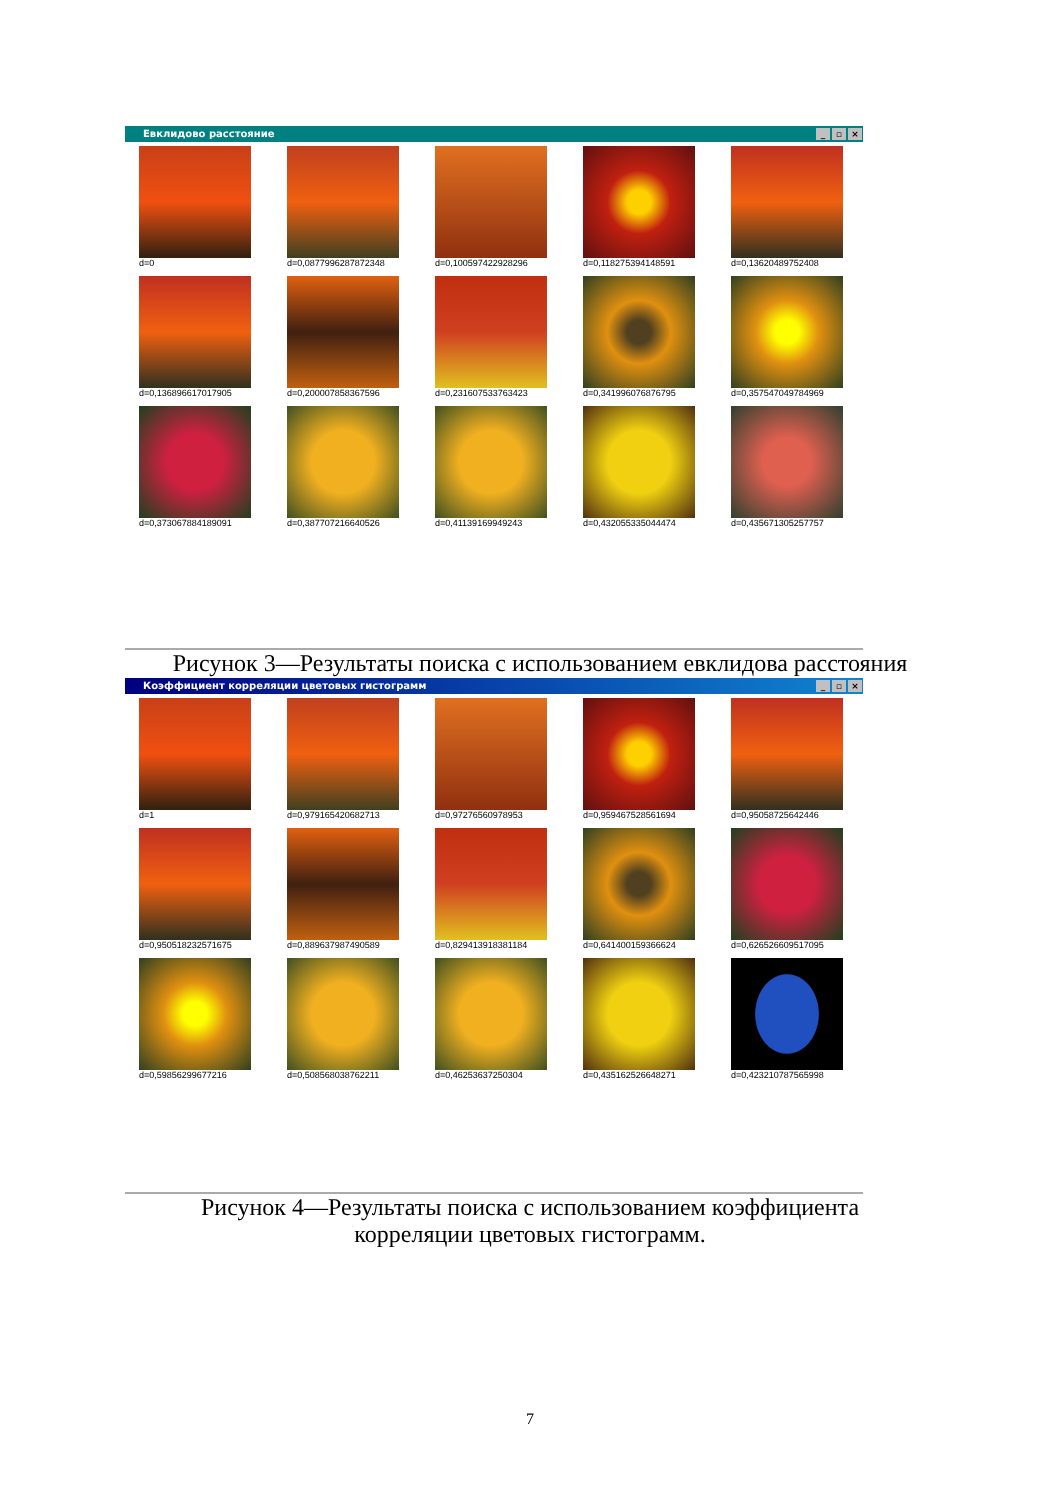Евклидово расстояние _ ▫ ×
d=0
d=0,0877996287872348
d=0,100597422928296
d=0,118275394148591
d=0,13620489752408
d=0,136896617017905
d=0,200007858367596
d=0,231607533763423
d=0,341996076876795
d=0,357547049784969
d=0,373067884189091
d=0,387707216640526
d=0,41139169949243
d=0,432055335044474
d=0,435671305257757
Рисунок 3—Результаты поиска с использованием евклидова расстояния
Коэффициент корреляции цветовых гистограмм _ ▫ ×
d=1
d=0,979165420682713
d=0,97276560978953
d=0,959467528561694
d=0,95058725642446
d=0,950518232571675
d=0,889637987490589
d=0,829413918381184
d=0,641400159366624
d=0,626526609517095
d=0,59856299677216
d=0,508568038762211
d=0,46253637250304
d=0,435162526648271
d=0,423210787565998
Рисунок 4—Результаты поиска с использованием коэффициента
корреляции цветовых гистограмм.
7